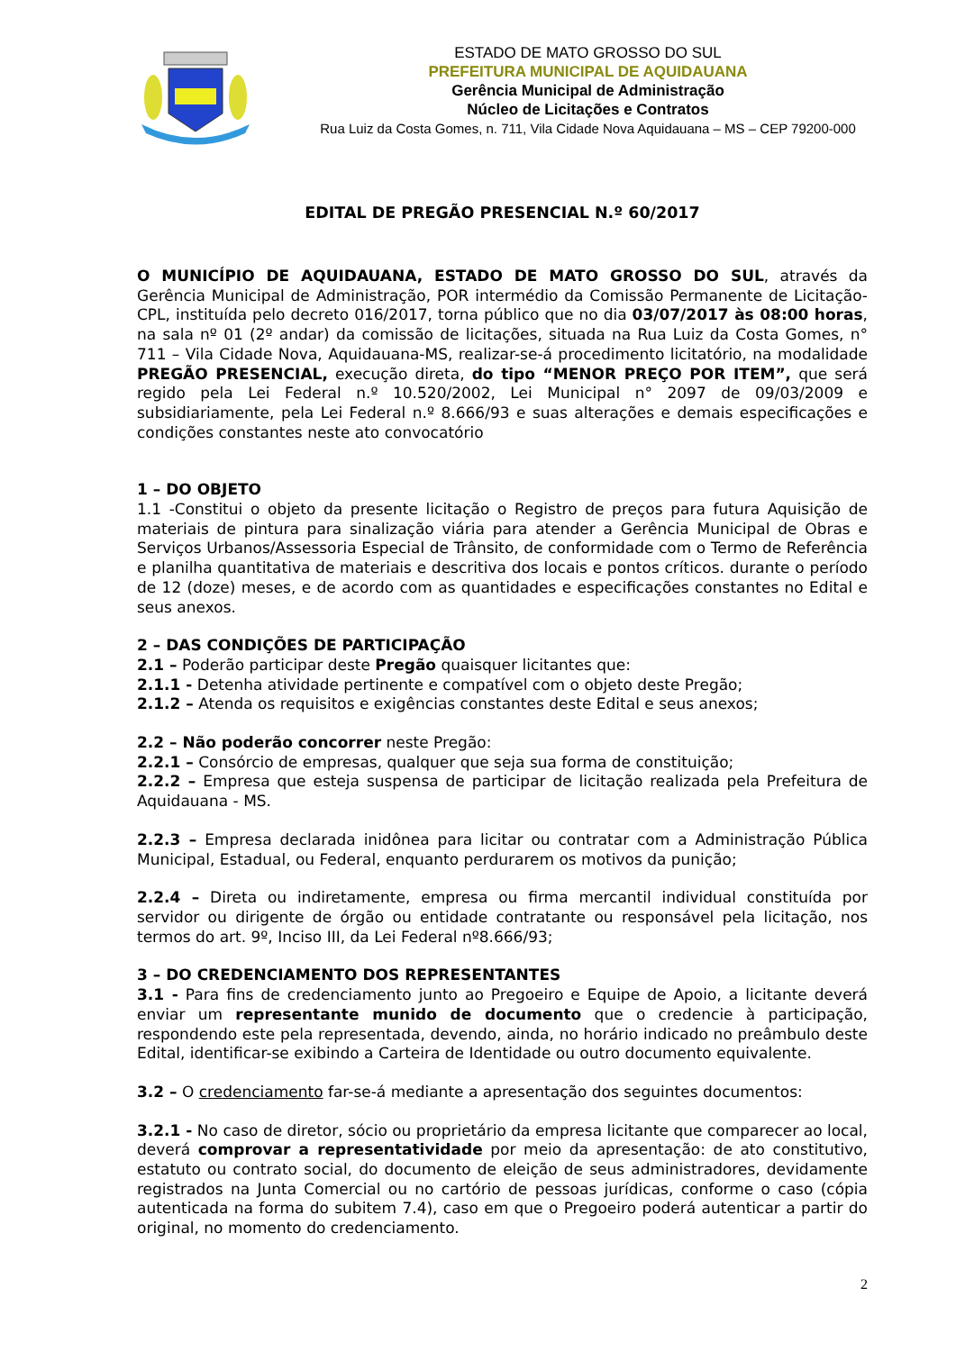ESTADO DE MATO GROSSO DO SUL
PREFEITURA MUNICIPAL DE AQUIDAUANA
Gerência Municipal de Administração
Núcleo de Licitações e Contratos
Rua Luiz da Costa Gomes, n. 711, Vila Cidade Nova Aquidauana – MS – CEP 79200-000
EDITAL DE PREGÃO PRESENCIAL N.º 60/2017
O MUNICÍPIO DE AQUIDAUANA, ESTADO DE MATO GROSSO DO SUL, através da Gerência Municipal de Administração, POR intermédio da Comissão Permanente de Licitação-CPL, instituída pelo decreto 016/2017, torna público que no dia 03/07/2017 às 08:00 horas, na sala nº 01 (2º andar) da comissão de licitações, situada na Rua Luiz da Costa Gomes, n° 711 – Vila Cidade Nova, Aquidauana-MS, realizar-se-á procedimento licitatório, na modalidade PREGÃO PRESENCIAL, execução direta, do tipo “MENOR PREÇO POR ITEM”, que será regido pela Lei Federal n.º 10.520/2002, Lei Municipal n° 2097 de 09/03/2009 e subsidiariamente, pela Lei Federal n.º 8.666/93 e suas alterações e demais especificações e condições constantes neste ato convocatório
1 – DO OBJETO
1.1 -Constitui o objeto da presente licitação o Registro de preços para futura Aquisição de materiais de pintura para sinalização viária para atender a Gerência Municipal de Obras e Serviços Urbanos/Assessoria Especial de Trânsito, de conformidade com o Termo de Referência e planilha quantitativa de materiais e descritiva dos locais e pontos críticos. durante o período de 12 (doze) meses, e de acordo com as quantidades e especificações constantes no Edital e seus anexos.
2 – DAS CONDIÇÕES DE PARTICIPAÇÃO
2.1 – Poderão participar deste Pregão quaisquer licitantes que:
2.1.1 - Detenha atividade pertinente e compatível com o objeto deste Pregão;
2.1.2 – Atenda os requisitos e exigências constantes deste Edital e seus anexos;
2.2 – Não poderão concorrer neste Pregão:
2.2.1 – Consórcio de empresas, qualquer que seja sua forma de constituição;
2.2.2 – Empresa que esteja suspensa de participar de licitação realizada pela Prefeitura de Aquidauana - MS.
2.2.3 – Empresa declarada inidônea para licitar ou contratar com a Administração Pública Municipal, Estadual, ou Federal, enquanto perdurarem os motivos da punição;
2.2.4 – Direta ou indiretamente, empresa ou firma mercantil individual constituída por servidor ou dirigente de órgão ou entidade contratante ou responsável pela licitação, nos termos do art. 9º, Inciso III, da Lei Federal nº8.666/93;
3 – DO CREDENCIAMENTO DOS REPRESENTANTES
3.1 - Para fins de credenciamento junto ao Pregoeiro e Equipe de Apoio, a licitante deverá enviar um representante munido de documento que o credencie à participação, respondendo este pela representada, devendo, ainda, no horário indicado no preâmbulo deste Edital, identificar-se exibindo a Carteira de Identidade ou outro documento equivalente.
3.2 – O credenciamento far-se-á mediante a apresentação dos seguintes documentos:
3.2.1 - No caso de diretor, sócio ou proprietário da empresa licitante que comparecer ao local, deverá comprovar a representatividade por meio da apresentação: de ato constitutivo, estatuto ou contrato social, do documento de eleição de seus administradores, devidamente registrados na Junta Comercial ou no cartório de pessoas jurídicas, conforme o caso (cópia autenticada na forma do subitem 7.4), caso em que o Pregoeiro poderá autenticar a partir do original, no momento do credenciamento.
2